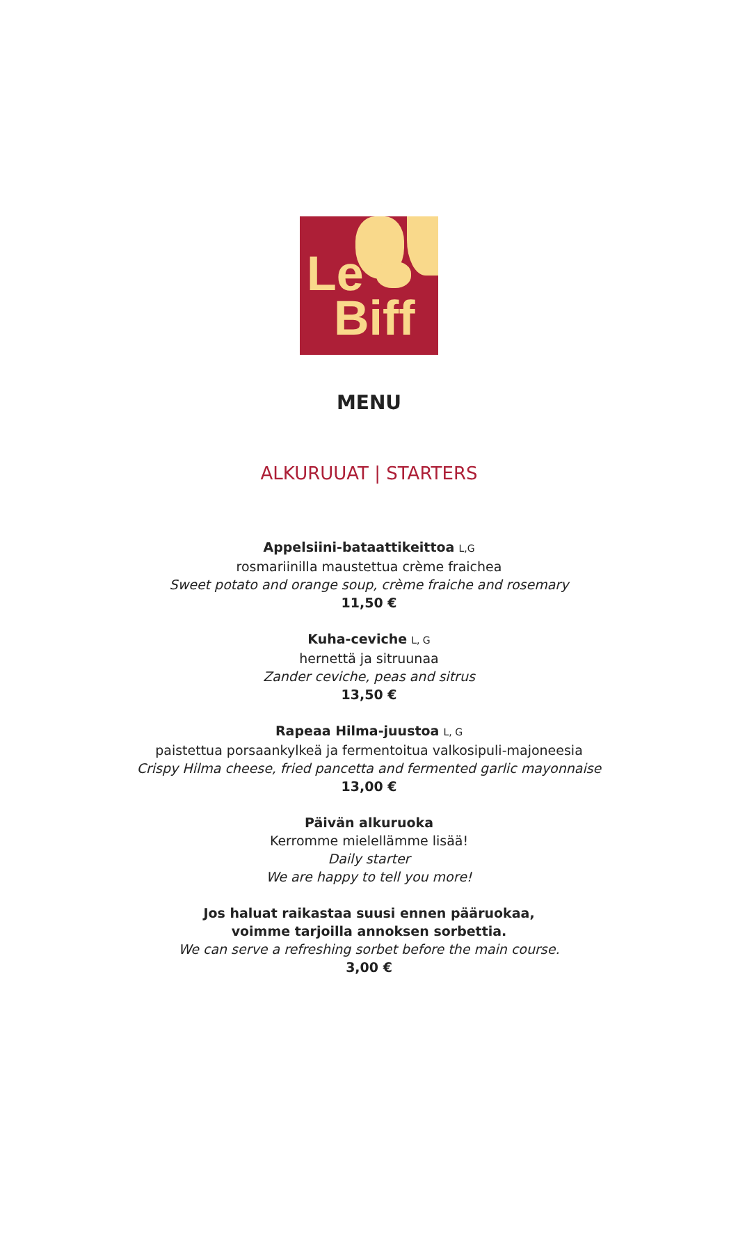Le
Biff
MENU
ALKURUUAT | STARTERS
Appelsiini-bataattikeittoa L,G
rosmariinilla maustettua crème fraichea
Sweet potato and orange soup, crème fraiche and rosemary
11,50 €
Kuha-ceviche L, G
hernettä ja sitruunaa
Zander ceviche, peas and sitrus
13,50 €
Rapeaa Hilma-juustoa L, G
paistettua porsaankylkeä ja fermentoitua valkosipuli-majoneesia
Crispy Hilma cheese, fried pancetta and fermented garlic mayonnaise
13,00 €
Päivän alkuruoka
Kerromme mielellämme lisää!
Daily starter
We are happy to tell you more!
Jos haluat raikastaa suusi ennen pääruokaa,
voimme tarjoilla annoksen sorbettia.
We can serve a refreshing sorbet before the main course.
3,00 €